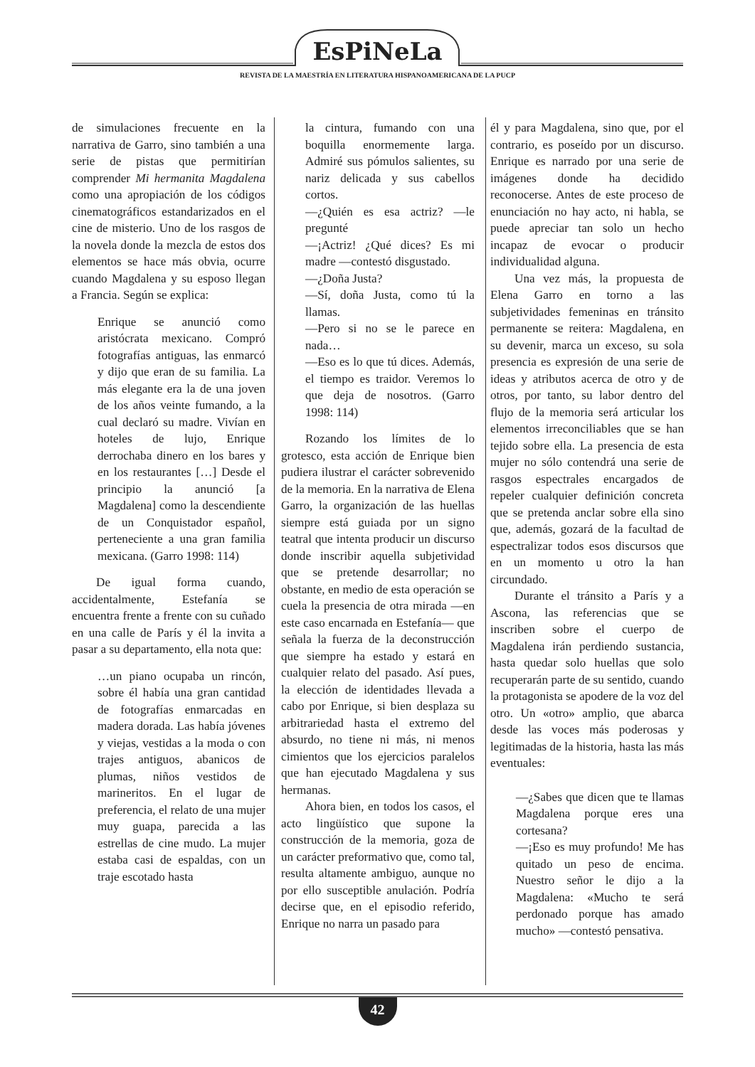EsPiNeLa
REVISTA DE LA MAESTRÍA EN LITERATURA HISPANOAMERICANA DE LA PUCP
de simulaciones frecuente en la narrativa de Garro, sino también a una serie de pistas que permitirían comprender Mi hermanita Magdalena como una apropiación de los códigos cinematográficos estandarizados en el cine de misterio. Uno de los rasgos de la novela donde la mezcla de estos dos elementos se hace más obvia, ocurre cuando Magdalena y su esposo llegan a Francia. Según se explica:
Enrique se anunció como aristócrata mexicano. Compró fotografías antiguas, las enmarcó y dijo que eran de su familia. La más elegante era la de una joven de los años veinte fumando, a la cual declaró su madre. Vivían en hoteles de lujo, Enrique derrochaba dinero en los bares y en los restaurantes […] Desde el principio la anunció [a Magdalena] como la descendiente de un Conquistador español, perteneciente a una gran familia mexicana. (Garro 1998: 114)
De igual forma cuando, accidentalmente, Estefanía se encuentra frente a frente con su cuñado en una calle de París y él la invita a pasar a su departamento, ella nota que:
…un piano ocupaba un rincón, sobre él había una gran cantidad de fotografías enmarcadas en madera dorada. Las había jóvenes y viejas, vestidas a la moda o con trajes antiguos, abanicos de plumas, niños vestidos de marineritos. En el lugar de preferencia, el relato de una mujer muy guapa, parecida a las estrellas de cine mudo. La mujer estaba casi de espaldas, con un traje escotado hasta
la cintura, fumando con una boquilla enormemente larga. Admiré sus pómulos salientes, su nariz delicada y sus cabellos cortos.
—¿Quién es esa actriz? —le pregunté
—¡Actriz! ¿Qué dices? Es mi madre —contestó disgustado.
—¿Doña Justa?
—Sí, doña Justa, como tú la llamas.
—Pero si no se le parece en nada…
—Eso es lo que tú dices. Además, el tiempo es traidor. Veremos lo que deja de nosotros. (Garro 1998: 114)
Rozando los límites de lo grotesco, esta acción de Enrique bien pudiera ilustrar el carácter sobrevenido de la memoria. En la narrativa de Elena Garro, la organización de las huellas siempre está guiada por un signo teatral que intenta producir un discurso donde inscribir aquella subjetividad que se pretende desarrollar; no obstante, en medio de esta operación se cuela la presencia de otra mirada —en este caso encarnada en Estefanía— que señala la fuerza de la deconstrucción que siempre ha estado y estará en cualquier relato del pasado. Así pues, la elección de identidades llevada a cabo por Enrique, si bien desplaza su arbitrariedad hasta el extremo del absurdo, no tiene ni más, ni menos cimientos que los ejercicios paralelos que han ejecutado Magdalena y sus hermanas.
Ahora bien, en todos los casos, el acto lingüístico que supone la construcción de la memoria, goza de un carácter preformativo que, como tal, resulta altamente ambiguo, aunque no por ello susceptible anulación. Podría decirse que, en el episodio referido, Enrique no narra un pasado para
él y para Magdalena, sino que, por el contrario, es poseído por un discurso. Enrique es narrado por una serie de imágenes donde ha decidido reconocerse. Antes de este proceso de enunciación no hay acto, ni habla, se puede apreciar tan solo un hecho incapaz de evocar o producir individualidad alguna.
Una vez más, la propuesta de Elena Garro en torno a las subjetividades femeninas en tránsito permanente se reitera: Magdalena, en su devenir, marca un exceso, su sola presencia es expresión de una serie de ideas y atributos acerca de otro y de otros, por tanto, su labor dentro del flujo de la memoria será articular los elementos irreconciliables que se han tejido sobre ella. La presencia de esta mujer no sólo contendrá una serie de rasgos espectrales encargados de repeler cualquier definición concreta que se pretenda anclar sobre ella sino que, además, gozará de la facultad de espectralizar todos esos discursos que en un momento u otro la han circundado.
Durante el tránsito a París y a Ascona, las referencias que se inscriben sobre el cuerpo de Magdalena irán perdiendo sustancia, hasta quedar solo huellas que solo recuperarán parte de su sentido, cuando la protagonista se apodere de la voz del otro. Un «otro» amplio, que abarca desde las voces más poderosas y legitimadas de la historia, hasta las más eventuales:
—¿Sabes que dicen que te llamas Magdalena porque eres una cortesana?
—¡Eso es muy profundo! Me has quitado un peso de encima. Nuestro señor le dijo a la Magdalena: «Mucho te será perdonado porque has amado mucho» —contestó pensativa.
42